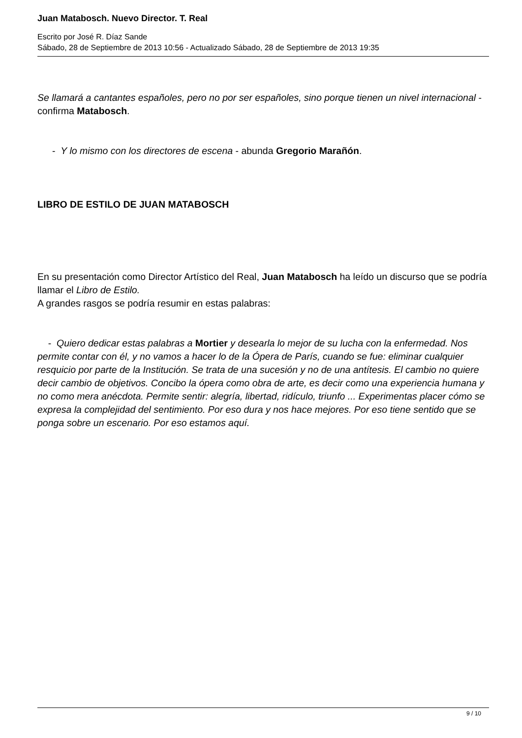Juan Matabosch. Nuevo Director. T. Real
Escrito por José R. Díaz Sande
Sábado, 28 de Septiembre de 2013 10:56 - Actualizado Sábado, 28 de Septiembre de 2013 19:35
Se llamará a cantantes españoles, pero no por ser españoles, sino porque tienen un nivel internacional - confirma Matabosch.
- Y lo mismo con los directores de escena - abunda Gregorio Marañón.
LIBRO DE ESTILO DE JUAN MATABOSCH
En su presentación como Director Artístico del Real, Juan Matabosch ha leído un discurso que se podría llamar el Libro de Estilo.
A grandes rasgos se podría resumir en estas palabras:
- Quiero dedicar estas palabras a Mortier y desearla lo mejor de su lucha con la enfermedad. Nos permite contar con él, y no vamos a hacer lo de la Ópera de París, cuando se fue: eliminar cualquier resquicio por parte de la Institución. Se trata de una sucesión y no de una antítesis. El cambio no quiere decir cambio de objetivos. Concibo la ópera como obra de arte, es decir como una experiencia humana y no como mera anécdota. Permite sentir: alegría, libertad, ridículo, triunfo ... Experimentas placer cómo se expresa la complejidad del sentimiento. Por eso dura y nos hace mejores. Por eso tiene sentido que se ponga sobre un escenario. Por eso estamos aquí.
9 / 10